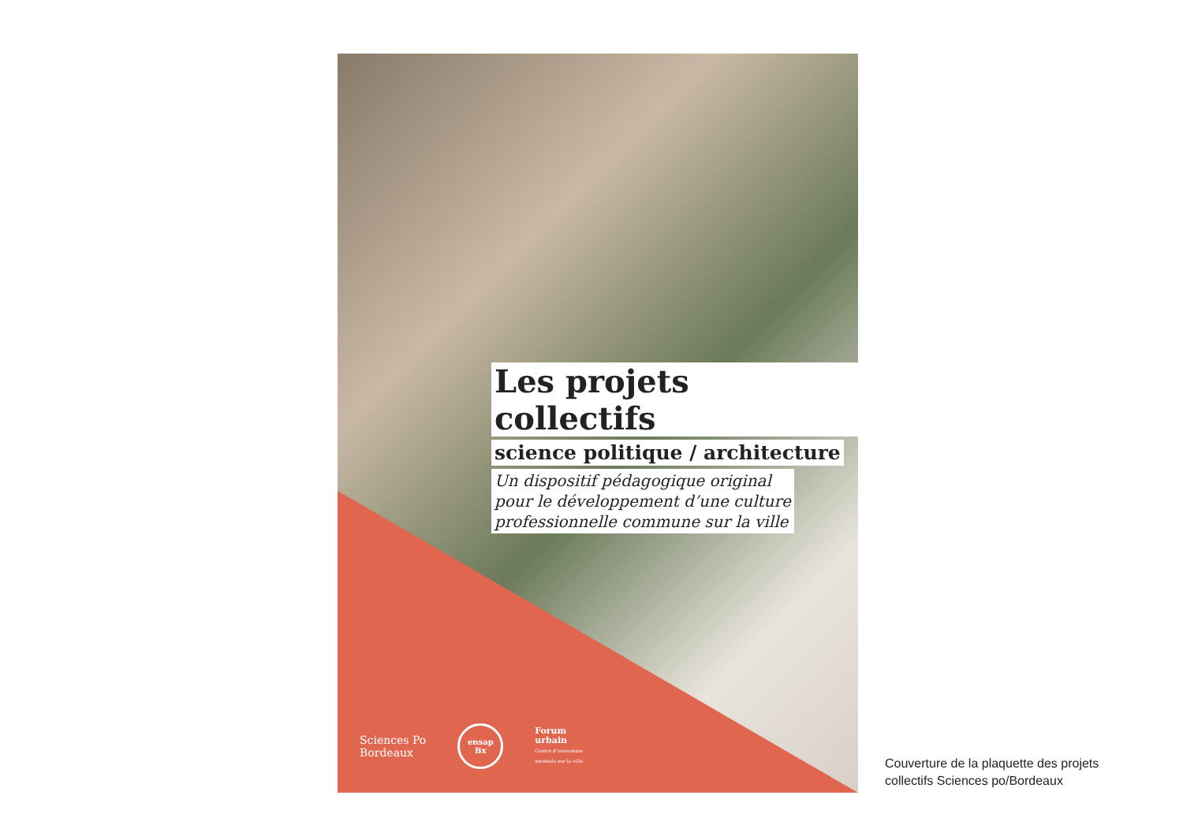Les projets collectifs
science politique / architecture
Un dispositif pédagogique original
pour le développement d’une culture
professionnelle commune sur la ville
Sciences Po
Bordeaux
ensap
Bx
Forum
urbain
Centre d’innovation
sociétale sur la ville
Couverture de la plaquette des projets
collectifs Sciences po/Bordeaux